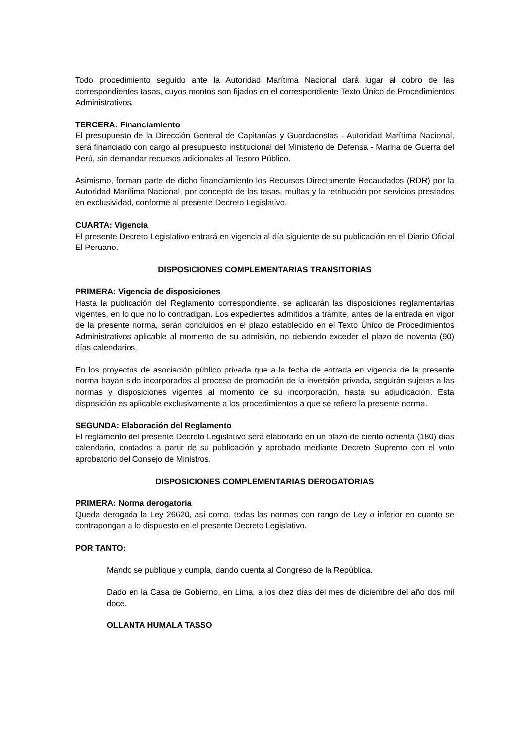Todo procedimiento seguido ante la Autoridad Marítima Nacional dará lugar al cobro de las correspondientes tasas, cuyos montos son fijados en el correspondiente Texto Único de Procedimientos Administrativos.
TERCERA: Financiamiento
El presupuesto de la Dirección General de Capitanías y Guardacostas - Autoridad Marítima Nacional, será financiado con cargo al presupuesto institucional del Ministerio de Defensa - Marina de Guerra del Perú, sin demandar recursos adicionales al Tesoro Público.
Asimismo, forman parte de dicho financiamiento los Recursos Directamente Recaudados (RDR) por la Autoridad Marítima Nacional, por concepto de las tasas, multas y la retribución por servicios prestados en exclusividad, conforme al presente Decreto Legislativo.
CUARTA: Vigencia
El presente Decreto Legislativo entrará en vigencia al día siguiente de su publicación en el Diario Oficial El Peruano.
DISPOSICIONES COMPLEMENTARIAS TRANSITORIAS
PRIMERA: Vigencia de disposiciones
Hasta la publicación del Reglamento correspondiente, se aplicarán las disposiciones reglamentarias vigentes, en lo que no lo contradigan. Los expedientes admitidos a trámite, antes de la entrada en vigor de la presente norma, serán concluidos en el plazo establecido en el Texto Único de Procedimientos Administrativos aplicable al momento de su admisión, no debiendo exceder el plazo de noventa (90) días calendarios.
En los proyectos de asociación público privada que a la fecha de entrada en vigencia de la presente norma hayan sido incorporados al proceso de promoción de la inversión privada, seguirán sujetas a las normas y disposiciones vigentes al momento de su incorporación, hasta su adjudicación. Esta disposición es aplicable exclusivamente a los procedimientos a que se refiere la presente norma.
SEGUNDA: Elaboración del Reglamento
El reglamento del presente Decreto Legislativo será elaborado en un plazo de ciento ochenta (180) días calendario, contados a partir de su publicación y aprobado mediante Decreto Supremo con el voto aprobatorio del Consejo de Ministros.
DISPOSICIONES COMPLEMENTARIAS DEROGATORIAS
PRIMERA: Norma derogatoria
Queda derogada la Ley 26620, así como, todas las normas con rango de Ley o inferior en cuanto se contrapongan a lo dispuesto en el presente Decreto Legislativo.
POR TANTO:
Mando se publique y cumpla, dando cuenta al Congreso de la República.
Dado en la Casa de Gobierno, en Lima, a los diez días del mes de diciembre del año dos mil doce.
OLLANTA HUMALA TASSO